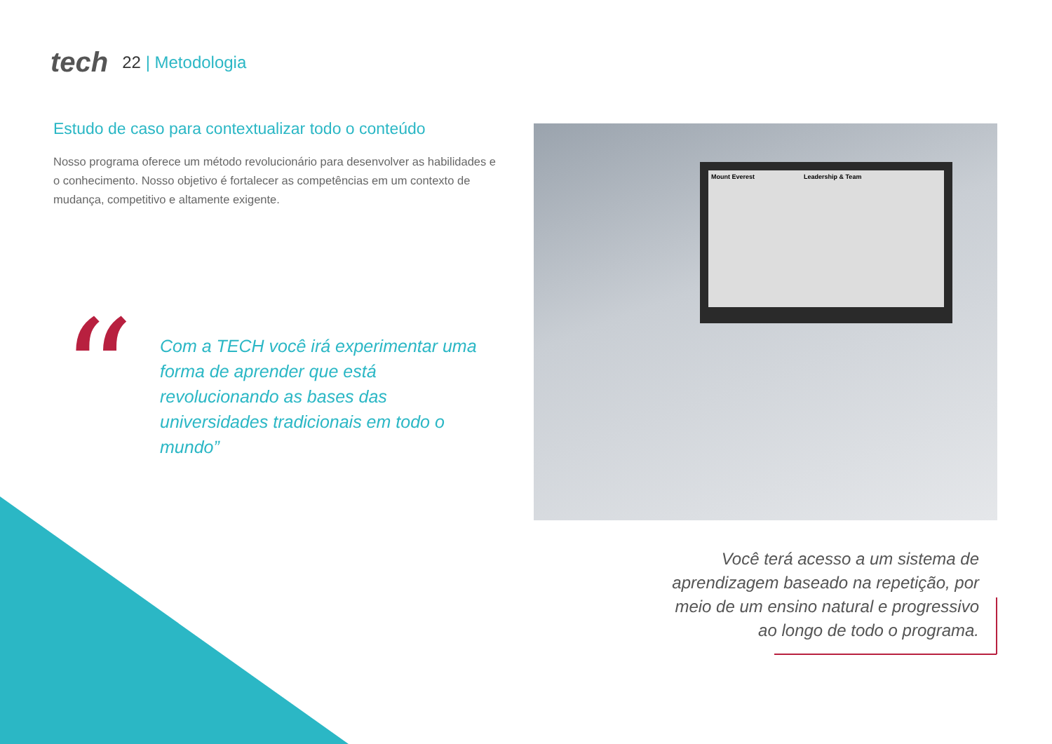tech 22 | Metodologia
Estudo de caso para contextualizar todo o conteúdo
Nosso programa oferece um método revolucionário para desenvolver as habilidades e o conhecimento. Nosso objetivo é fortalecer as competências em um contexto de mudança, competitivo e altamente exigente.
“
Com a TECH você irá experimentar uma forma de aprender que está revolucionando as bases das universidades tradicionais em todo o mundo”
Mount Everest Leadership & Team
Você terá acesso a um sistema de aprendizagem baseado na repetição, por meio de um ensino natural e progressivo ao longo de todo o programa.